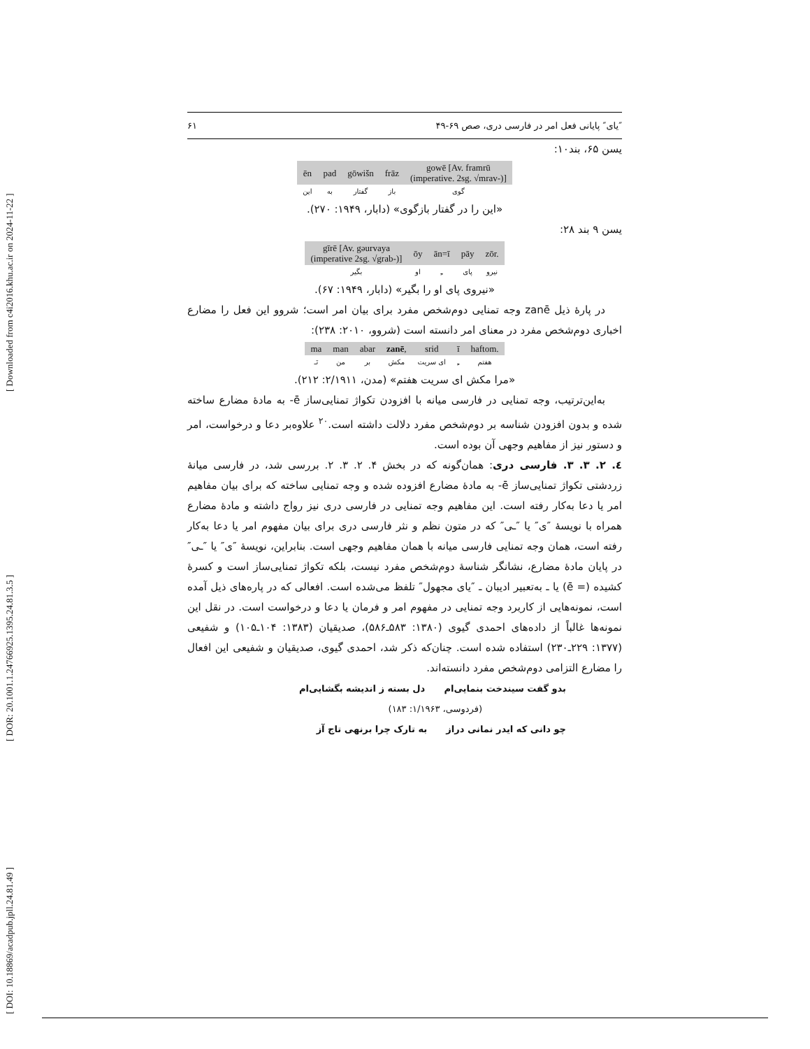[ Downloaded from c4i2016.khu.ac.ir on 2024-11-22 ]
[ DOR: 20.1001.1.24766925.1395.24.81.3.5 ]
[ DOI: 10.18869/acadpub.jpll.24.81.49 ]
″یای″ پایانی فعل امر در فارسی دری، صص ۶۹-۴۹ ۶۱
یسن ۶۵، بند۱۰:
| ēn | pad | gōwišn | frāz | gowē [Av. framrū (imperative. 2sg. √mrav-)] |
| این | به | گفتار | باز | گوی |
«این را در گفتار بازگوی» (دابار، ۱۹۴۹: ۲۷۰).
یسن ۹ بند ۲۸:
| gīrē [Av. gəurvaya (imperative 2sg. √grab-)] | ōy | ān=ī | pāy | zōr. |
| بگیر | او | ـِ | پای | نیرو |
«نیروی پای او را بگیر» (دابار، ۱۹۴۹: ۶۷).
در پارهٔ ذیل zanē وجه تمنایی دوم‌شخص مفرد برای بیان امر است؛ شروو این فعل را مضارع اخباری دوم‌شخص مفرد در معنای امر دانسته است (شروو، ۲۰۱۰: ۲۳۸):
| ma | man | abar | zanē , | srid | ī | haftom. |
| نَـ | من | بر | مکش | ای سریت | ـِ | هفتم |
«مرا مکش ای سریت هفتم» (مدن، ۲/۱۹۱۱: ۲۱۲).
به‌این‌ترتیب، وجه تمنایی در فارسی میانه با افزودن تکواژ تمنایی‌ساز ē- به مادهٔ مضارع ساخته شده و بدون افزودن شناسه بر دوم‌شخص مفرد دلالت داشته است.<sup>۲۰</sup> علاوه‌بر دعا و درخواست، امر و دستور نیز از مفاهیم وجهی آن بوده است.
٤. ۲. ۳. ۳. فارسی دری: همان‌گونه که در بخش ۴. ۲. ۳. ۲. بررسی شد، در فارسی میانهٔ زردشتی تکواژ تمنایی‌ساز ē- به مادهٔ مضارع افزوده شده و وجه تمنایی ساخته که برای بیان مفاهیم امر یا دعا به‌کار رفته است. این مفاهیم وجه تمنایی در فارسی دری نیز رواج داشته و مادهٔ مضارع همراه با نویسهٔ ″ی″ یا ″ـی″ که در متون نظم و نثر فارسی دری برای بیان مفهوم امر یا دعا به‌کار رفته است، همان وجه تمنایی فارسی میانه با همان مفاهیم وجهی است. بنابراین، نویسهٔ ″ی″ یا ″ـی″ در پایان مادهٔ مضارع، نشانگر شناسهٔ دوم‌شخص مفرد نیست، بلکه تکواژ تمنایی‌ساز است و کسرهٔ کشیده (= ē) یا ـ به‌تعبیر ادیبان ـ ″یای مجهول″ تلفظ می‌شده است. افعالی که در پاره‌های ذیل آمده است، نمونه‌هایی از کاربرد وجه تمنایی در مفهوم امر و فرمان یا دعا و درخواست است. در نقل این نمونه‌ها غالباً از داده‌های احمدی گیوی (۱۳۸۰: ۵۸۳ـ۵۸۶)، صدیقیان (۱۳۸۳: ۱۰۴ـ۱۰۵) و شفیعی (۱۳۷۷: ۲۲۹ـ۲۳۰) استفاده شده است. چنان‌که ذکر شد، احمدی گیوی، صدیقیان و شفیعی این افعال را مضارع التزامی دوم‌شخص مفرد دانسته‌اند.
بدو گفت سیندخت بنمایی‌ام دل بسته ز اندیشه بگشایی‌ام
(فردوسی، ۱/۱۹۶۳: ۱۸۳)
چو دانی که ایدر نمانی دراز به تارک چرا برنهی تاج آز